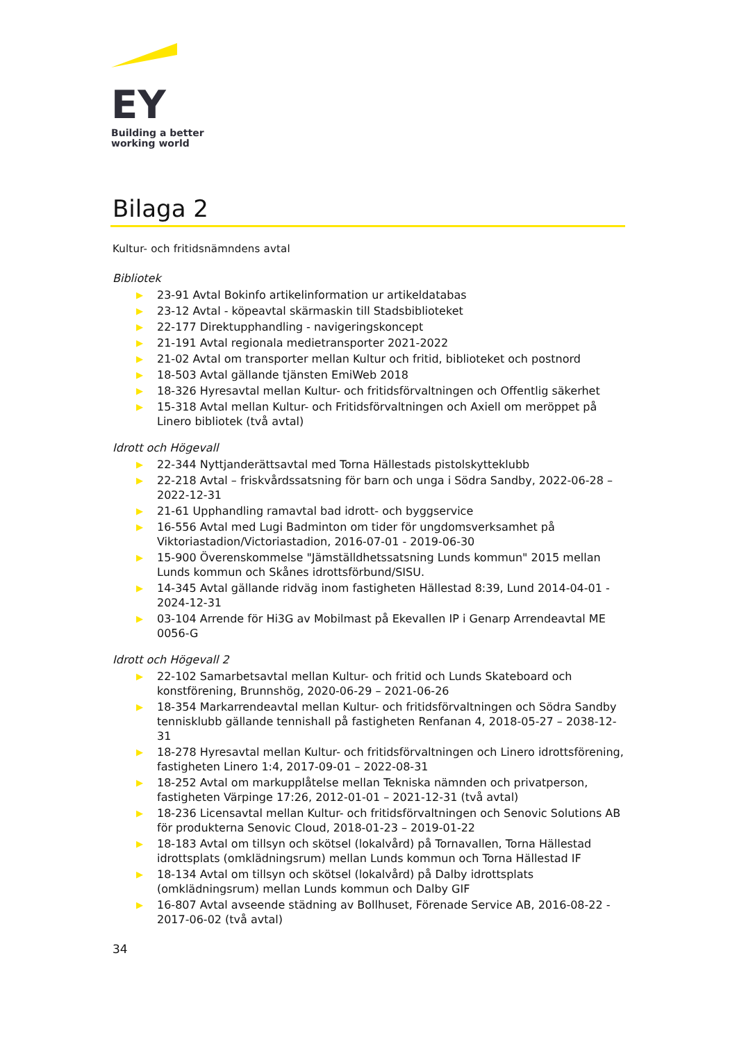EY
Building a better
working world
Bilaga 2
Kultur- och fritidsnämndens avtal
Bibliotek
▶ 23-91 Avtal Bokinfo artikelinformation ur artikeldatabas
▶ 23-12 Avtal - köpeavtal skärmaskin till Stadsbiblioteket
▶ 22-177 Direktupphandling - navigeringskoncept
▶ 21-191 Avtal regionala medietransporter 2021-2022
▶ 21-02 Avtal om transporter mellan Kultur och fritid, biblioteket och postnord
▶ 18-503 Avtal gällande tjänsten EmiWeb 2018
▶ 18-326 Hyresavtal mellan Kultur- och fritidsförvaltningen och Offentlig säkerhet
▶ 15-318 Avtal mellan Kultur- och Fritidsförvaltningen och Axiell om meröppet på Linero bibliotek (två avtal)
Idrott och Högevall
▶ 22-344 Nyttjanderättsavtal med Torna Hällestads pistolskytteklubb
▶ 22-218 Avtal – friskvårdssatsning för barn och unga i Södra Sandby, 2022-06-28 – 2022-12-31
▶ 21-61 Upphandling ramavtal bad idrott- och byggservice
▶ 16-556 Avtal med Lugi Badminton om tider för ungdomsverksamhet på Viktoriastadion/Victoriastadion, 2016-07-01 - 2019-06-30
▶ 15-900 Överenskommelse "Jämställdhetssatsning Lunds kommun" 2015 mellan Lunds kommun och Skånes idrottsförbund/SISU.
▶ 14-345 Avtal gällande ridväg inom fastigheten Hällestad 8:39, Lund 2014-04-01 - 2024-12-31
▶ 03-104 Arrende för Hi3G av Mobilmast på Ekevallen IP i Genarp Arrendeavtal ME 0056-G
Idrott och Högevall 2
▶ 22-102 Samarbetsavtal mellan Kultur- och fritid och Lunds Skateboard och konstförening, Brunnshög, 2020-06-29 – 2021-06-26
▶ 18-354 Markarrendeavtal mellan Kultur- och fritidsförvaltningen och Södra Sandby tennisklubb gällande tennishall på fastigheten Renfanan 4, 2018-05-27 – 2038-12-31
▶ 18-278 Hyresavtal mellan Kultur- och fritidsförvaltningen och Linero idrottsförening, fastigheten Linero 1:4, 2017-09-01 – 2022-08-31
▶ 18-252 Avtal om markupplåtelse mellan Tekniska nämnden och privatperson, fastigheten Värpinge 17:26, 2012-01-01 – 2021-12-31 (två avtal)
▶ 18-236 Licensavtal mellan Kultur- och fritidsförvaltningen och Senovic Solutions AB för produkterna Senovic Cloud, 2018-01-23 – 2019-01-22
▶ 18-183 Avtal om tillsyn och skötsel (lokalvård) på Tornavallen, Torna Hällestad idrottsplats (omklädningsrum) mellan Lunds kommun och Torna Hällestad IF
▶ 18-134 Avtal om tillsyn och skötsel (lokalvård) på Dalby idrottsplats (omklädningsrum) mellan Lunds kommun och Dalby GIF
▶ 16-807 Avtal avseende städning av Bollhuset, Förenade Service AB, 2016-08-22 - 2017-06-02 (två avtal)
34